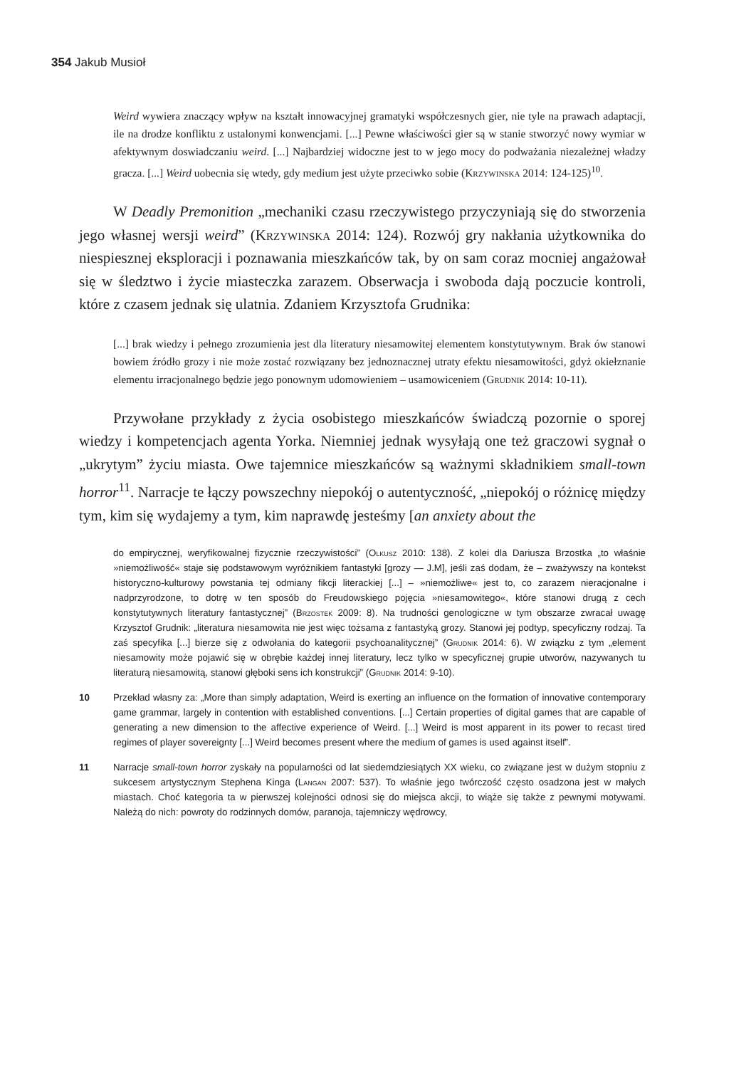354 Jakub Musioł
Weird wywiera znaczący wpływ na kształt innowacyjnej gramatyki współczesnych gier, nie tyle na prawach adaptacji, ile na drodze konfliktu z ustalonymi konwencjami. [...] Pewne właściwości gier są w stanie stworzyć nowy wymiar w afektywnym doswiadczaniu weird. [...] Najbardziej widoczne jest to w jego mocy do podważania niezależnej władzy gracza. [...] Weird uobecnia się wtedy, gdy medium jest użyte przeciwko sobie (Krzywinska 2014: 124-125)<sup>10</sup>.
W Deadly Premonition „mechaniki czasu rzeczywistego przyczyniają się do stworzenia jego własnej wersji weird” (Krzywinska 2014: 124). Rozwój gry nakłania użytkownika do niespiesznej eksploracji i poznawania mieszkańców tak, by on sam coraz mocniej angażował się w śledztwo i życie miasteczka zarazem. Obserwacja i swoboda dają poczucie kontroli, które z czasem jednak się ulatnia. Zdaniem Krzysztofa Grudnika:
[...] brak wiedzy i pełnego zrozumienia jest dla literatury niesamowitej elementem konstytutywnym. Brak ów stanowi bowiem źródło grozy i nie może zostać rozwiązany bez jednoznacznej utraty efektu niesamowitości, gdyż okiełznanie elementu irracjonalnego będzie jego ponownym udomowieniem – usamowiceniem (Grudnik 2014: 10-11).
Przywołane przykłady z życia osobistego mieszkańców świadczą pozornie o sporej wiedzy i kompetencjach agenta Yorka. Niemniej jednak wysyłają one też graczowi sygnał o „ukrytym” życiu miasta. Owe tajemnice mieszkańców są ważnymi składnikiem small-town horror<sup>11</sup>. Narracje te łączy powszechny niepokój o autentyczność, „niepokój o różnicę między tym, kim się wydajemy a tym, kim naprawdę jesteśmy [an anxiety about the
do empirycznej, weryfikowalnej fizycznie rzeczywistości” (Olkusz 2010: 138). Z kolei dla Dariusza Brzostka „to właśnie »niemożliwość« staje się podstawowym wyróżnikiem fantastyki [grozy — J.M], jeśli zaś dodam, że – zważywszy na kontekst historyczno-kulturowy powstania tej odmiany fikcji literackiej [...] – »niemożliwe« jest to, co zarazem nieracjonalne i nadprzyrodzone, to dotrę w ten sposób do Freudowskiego pojęcia »niesamowitego«, które stanowi drugą z cech konstytutywnych literatury fantastycznej” (Brzostek 2009: 8). Na trudności genologiczne w tym obszarze zwracał uwagę Krzysztof Grudnik: „literatura niesamowita nie jest więc tożsama z fantastyką grozy. Stanowi jej podtyp, specyficzny rodzaj. Ta zaś specyfika [...] bierze się z odwołania do kategorii psychoanalitycznej” (Grudnik 2014: 6). W związku z tym „element niesamowity może pojawić się w obrębie każdej innej literatury, lecz tylko w specyficznej grupie utworów, nazywanych tu literaturą niesamowitą, stanowi głęboki sens ich konstrukcji” (Grudnik 2014: 9-10).
10 Przekład własny za: „More than simply adaptation, Weird is exerting an influence on the formation of innovative contemporary game grammar, largely in contention with established conventions. [...] Certain properties of digital games that are capable of generating a new dimension to the affective experience of Weird. [...] Weird is most apparent in its power to recast tired regimes of player sovereignty [...] Weird becomes present where the medium of games is used against itself”.
11 Narracje small-town horror zyskały na popularności od lat siedemdziesiątych XX wieku, co związane jest w dużym stopniu z sukcesem artystycznym Stephena Kinga (Langan 2007: 537). To właśnie jego twórczość często osadzona jest w małych miastach. Choć kategoria ta w pierwszej kolejności odnosi się do miejsca akcji, to wiąże się także z pewnymi motywami. Należą do nich: powroty do rodzinnych domów, paranoja, tajemniczy wędrowcy,